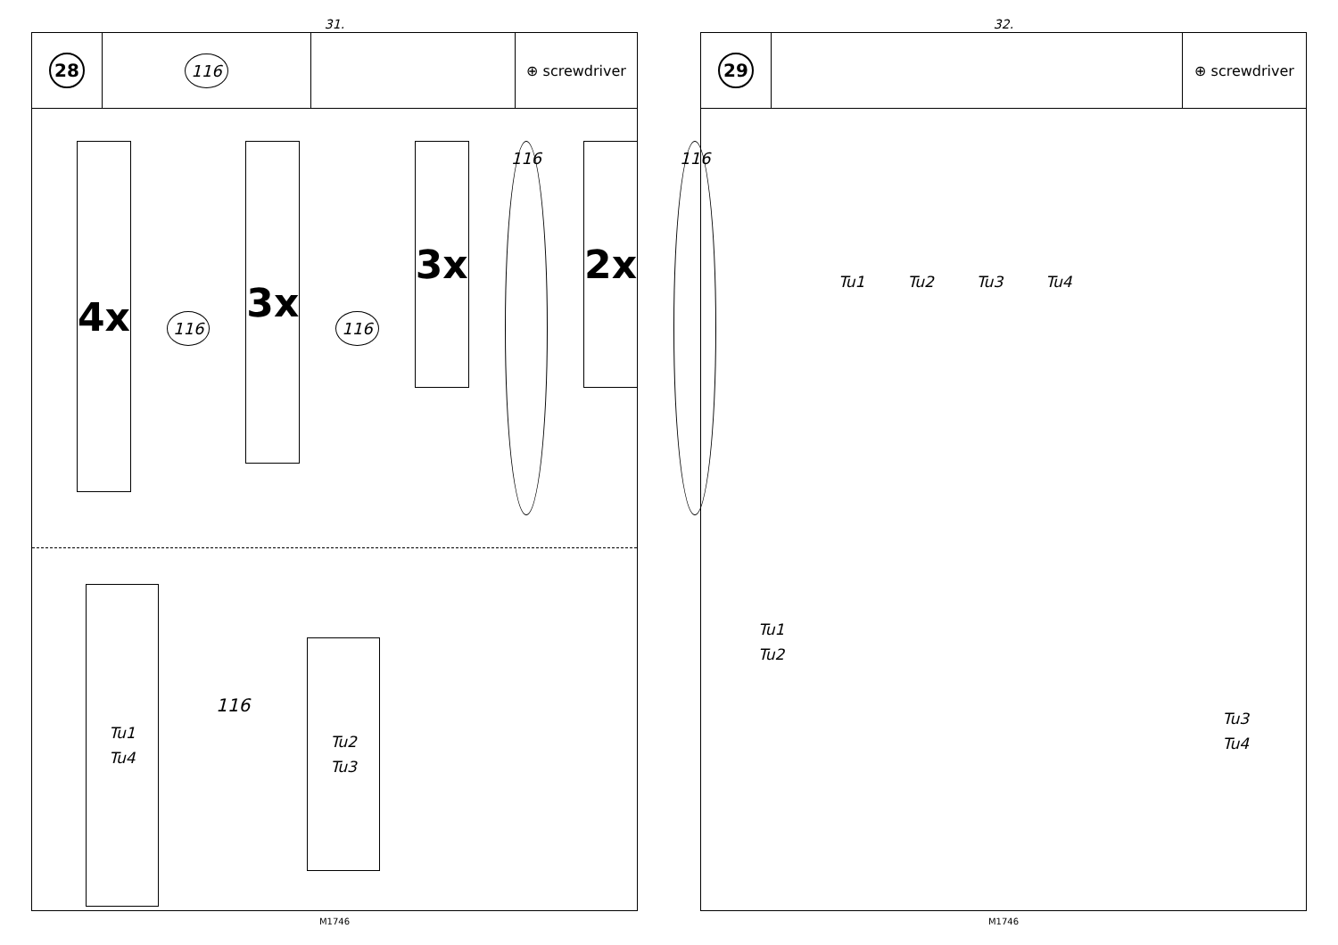31.
28
116
⊕ screwdriver
4x
116
3x
116
3x
116
2x
116
Tu1
Tu4
116
Tu2
Tu3
M1746
32.
29
⊕ screwdriver
Tu1 Tu2 Tu3 Tu4
Tu1
Tu2
Tu3
Tu4
M1746